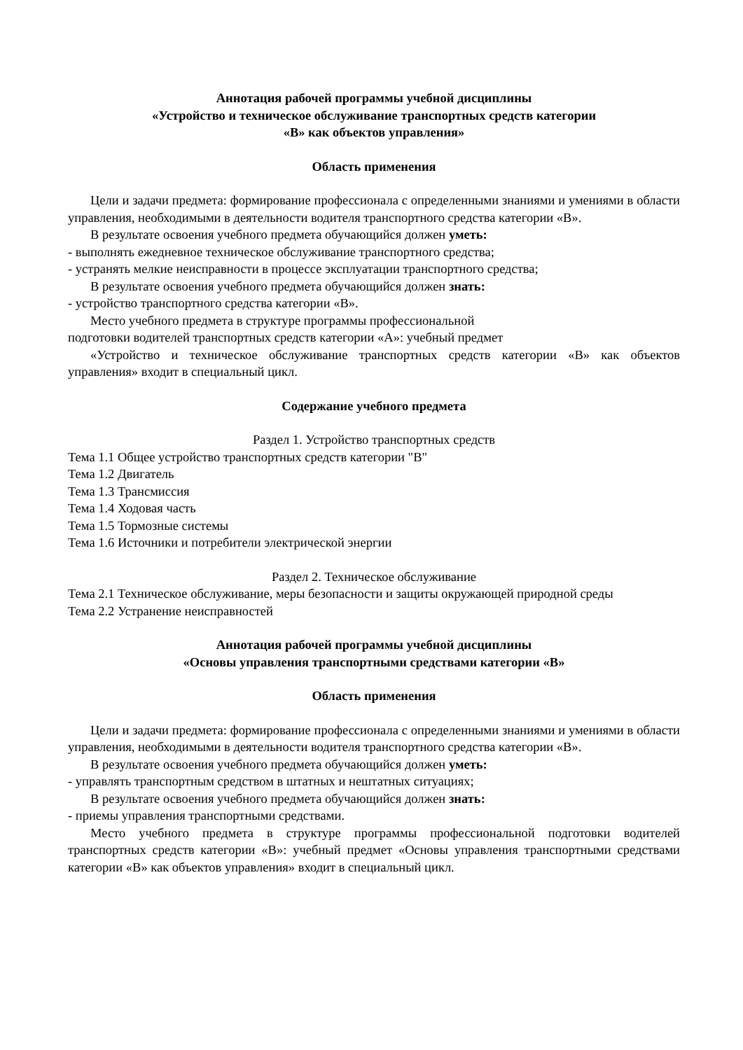Аннотация рабочей программы учебной дисциплины
«Устройство и техническое обслуживание транспортных средств категории
«В» как объектов управления»
Область применения
Цели и задачи предмета: формирование профессионала с определенными знаниями и умениями в области управления, необходимыми в деятельности водителя транспортного средства категории «В».
В результате освоения учебного предмета обучающийся должен уметь:
- выполнять ежедневное техническое обслуживание транспортного средства;
- устранять мелкие неисправности в процессе эксплуатации транспортного средства;
В результате освоения учебного предмета обучающийся должен знать:
- устройство транспортного средства категории «В».
Место учебного предмета в структуре программы профессиональной
подготовки водителей транспортных средств категории «А»: учебный предмет
«Устройство и техническое обслуживание транспортных средств категории «В» как объектов управления» входит в специальный цикл.
Содержание учебного предмета
Раздел 1. Устройство транспортных средств
Тема 1.1 Общее устройство транспортных средств категории "B"
Тема 1.2 Двигатель
Тема 1.3 Трансмиссия
Тема 1.4 Ходовая часть
Тема 1.5 Тормозные системы
Тема 1.6 Источники и потребители электрической энергии
Раздел 2. Техническое обслуживание
Тема 2.1 Техническое обслуживание, меры безопасности и защиты окружающей природной среды
Тема 2.2 Устранение неисправностей
Аннотация рабочей программы учебной дисциплины
«Основы управления транспортными средствами категории «В»
Область применения
Цели и задачи предмета: формирование профессионала с определенными знаниями и умениями в области управления, необходимыми в деятельности водителя транспортного средства категории «В».
В результате освоения учебного предмета обучающийся должен уметь:
- управлять транспортным средством в штатных и нештатных ситуациях;
В результате освоения учебного предмета обучающийся должен знать:
- приемы управления транспортными средствами.
Место учебного предмета в структуре программы профессиональной подготовки водителей транспортных средств категории «В»: учебный предмет «Основы управления транспортными средствами категории «В» как объектов управления» входит в специальный цикл.